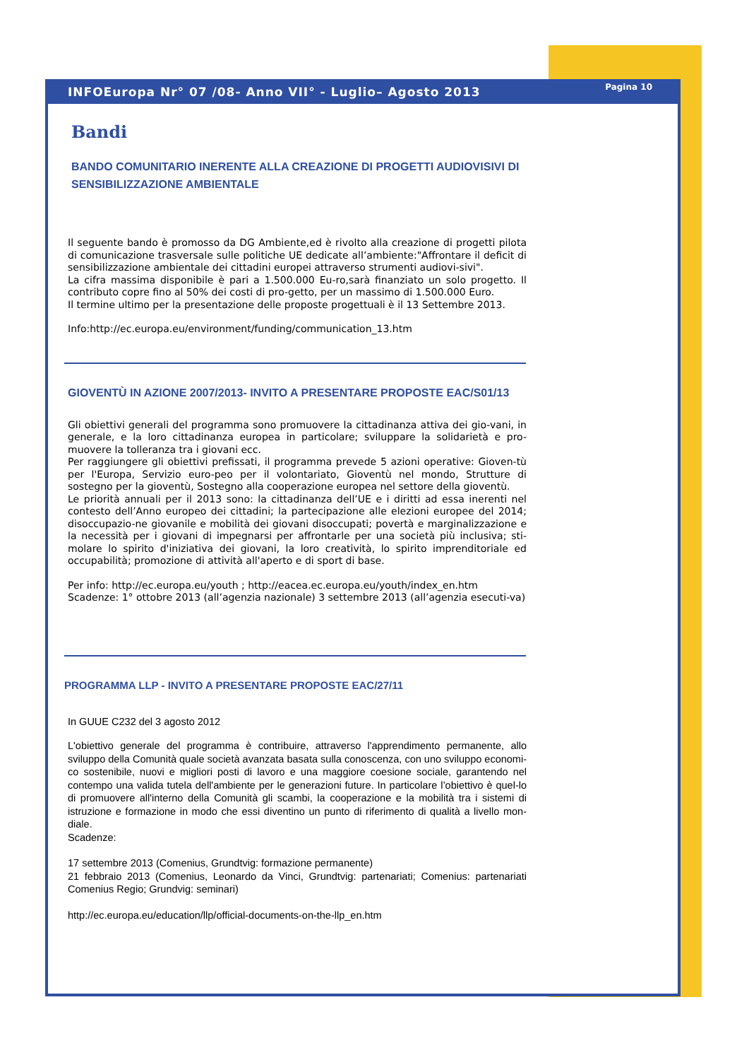INFOEuropa Nr° 07 /08- Anno VII° - Luglio– Agosto 2013 Pagina 10
Bandi
BANDO COMUNITARIO INERENTE ALLA CREAZIONE DI PROGETTI AUDIOVISIVI DI SENSIBILIZZAZIONE AMBIENTALE
Il seguente bando è promosso da DG Ambiente,ed è rivolto alla creazione di progetti pilota di comunicazione trasversale sulle politiche UE dedicate all’ambiente:"Affrontare il deficit di sensibilizzazione ambientale dei cittadini europei attraverso strumenti audiovi-sivi".
La cifra massima disponibile è pari a 1.500.000 Eu-ro,sarà finanziato un solo progetto. Il contributo copre fino al 50% dei costi di pro-getto, per un massimo di 1.500.000 Euro.
Il termine ultimo per la presentazione delle proposte progettuali è il 13 Settembre 2013.
Info:http://ec.europa.eu/environment/funding/communication_13.htm
GIOVENTÙ IN AZIONE 2007/2013- INVITO A PRESENTARE PROPOSTE EAC/S01/13
Gli obiettivi generali del programma sono promuovere la cittadinanza attiva dei gio-vani, in generale, e la loro cittadinanza europea in particolare; sviluppare la solidarietà e pro-muovere la tolleranza tra i giovani ecc.
Per raggiungere gli obiettivi prefissati, il programma prevede 5 azioni operative: Gioven-tù per l'Europa, Servizio euro-peo per il volontariato, Gioventù nel mondo, Strutture di sostegno per la gioventù, Sostegno alla cooperazione europea nel settore della gioventù.
Le priorità annuali per il 2013 sono: la cittadinanza dell’UE e i diritti ad essa inerenti nel contesto dell’Anno europeo dei cittadini; la partecipazione alle elezioni europee del 2014; disoccupazio-ne giovanile e mobilità dei giovani disoccupati; povertà e marginalizzazione e la necessità per i giovani di impegnarsi per affrontarle per una società più inclusiva; sti-molare lo spirito d'iniziativa dei giovani, la loro creatività, lo spirito imprenditoriale ed occupabilità; promozione di attività all'aperto e di sport di base.
Per info: http://ec.europa.eu/youth ; http://eacea.ec.europa.eu/youth/index_en.htm
Scadenze: 1° ottobre 2013 (all’agenzia nazionale) 3 settembre 2013 (all’agenzia esecuti-va)
PROGRAMMA LLP - INVITO A PRESENTARE PROPOSTE EAC/27/11
In GUUE C232 del 3 agosto 2012
L'obiettivo generale del programma è contribuire, attraverso l'apprendimento permanente, allo sviluppo della Comunità quale società avanzata basata sulla conoscenza, con uno sviluppo economi-co sostenibile, nuovi e migliori posti di lavoro e una maggiore coesione sociale, garantendo nel contempo una valida tutela dell'ambiente per le generazioni future. In particolare l’obiettivo è quel-lo di promuovere all'interno della Comunità gli scambi, la cooperazione e la mobilità tra i sistemi di istruzione e formazione in modo che essi diventino un punto di riferimento di qualità a livello mon-diale.
Scadenze:
17 settembre 2013 (Comenius, Grundtvig: formazione permanente)
21 febbraio 2013 (Comenius, Leonardo da Vinci, Grundtvig: partenariati; Comenius: partenariati Comenius Regio; Grundvig: seminari)
http://ec.europa.eu/education/llp/official-documents-on-the-llp_en.htm